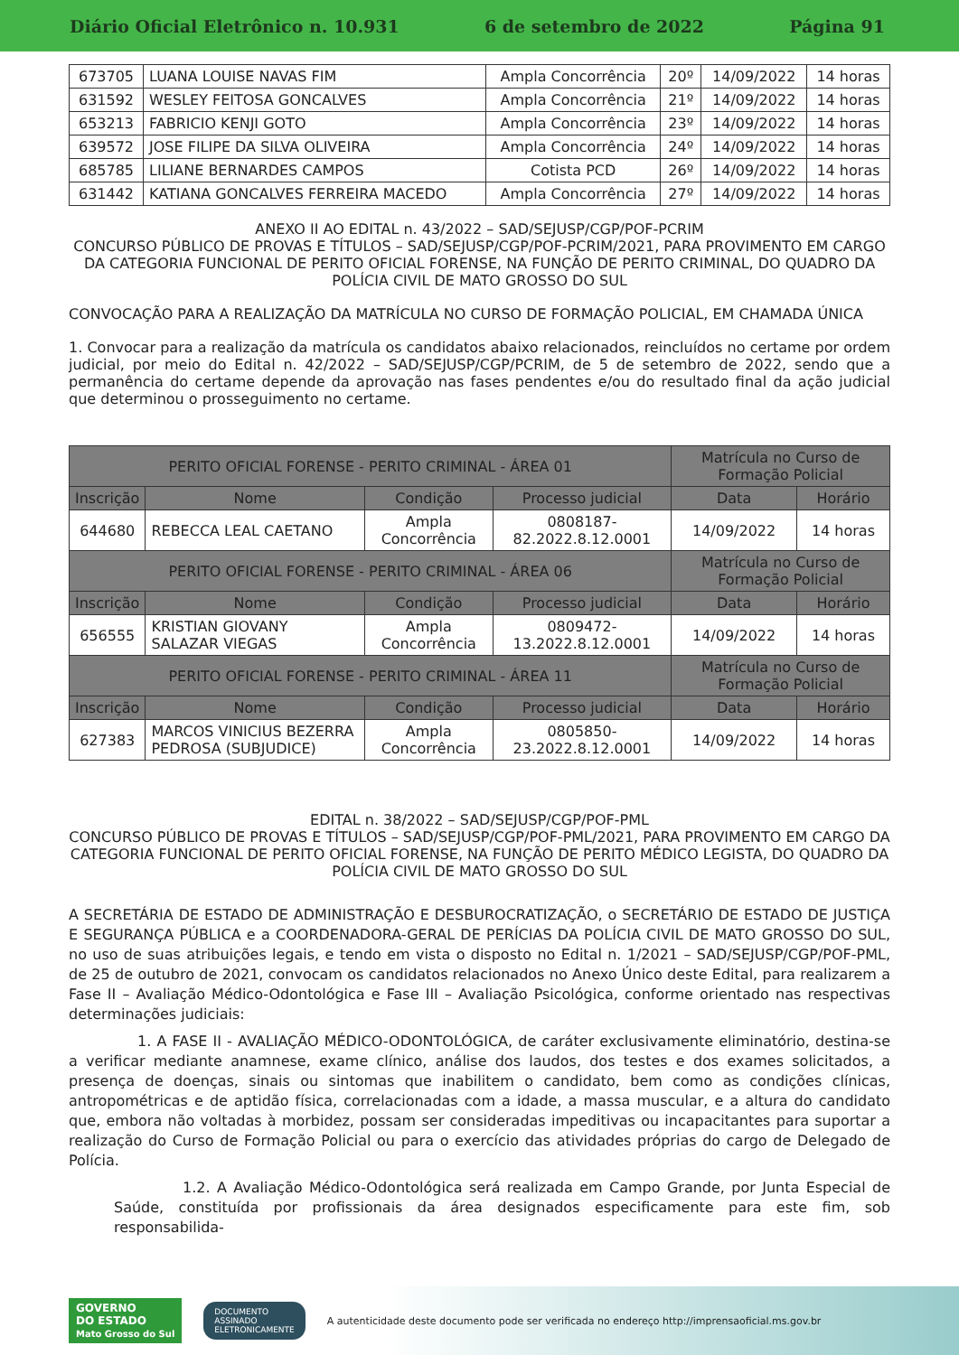Diário Oficial Eletrônico n. 10.931 6 de setembro de 2022 Página 91
| 673705 | LUANA LOUISE NAVAS FIM | Ampla Concorrência | 20º | 14/09/2022 | 14 horas |
| 631592 | WESLEY FEITOSA GONCALVES | Ampla Concorrência | 21º | 14/09/2022 | 14 horas |
| 653213 | FABRICIO KENJI GOTO | Ampla Concorrência | 23º | 14/09/2022 | 14 horas |
| 639572 | JOSE FILIPE DA SILVA OLIVEIRA | Ampla Concorrência | 24º | 14/09/2022 | 14 horas |
| 685785 | LILIANE BERNARDES CAMPOS | Cotista PCD | 26º | 14/09/2022 | 14 horas |
| 631442 | KATIANA GONCALVES FERREIRA MACEDO | Ampla Concorrência | 27º | 14/09/2022 | 14 horas |
ANEXO II AO EDITAL n. 43/2022 – SAD/SEJUSP/CGP/POF-PCRIM
CONCURSO PÚBLICO DE PROVAS E TÍTULOS – SAD/SEJUSP/CGP/POF-PCRIM/2021, PARA PROVIMENTO EM CARGO DA CATEGORIA FUNCIONAL DE PERITO OFICIAL FORENSE, NA FUNÇÃO DE PERITO CRIMINAL, DO QUADRO DA POLÍCIA CIVIL DE MATO GROSSO DO SUL
CONVOCAÇÃO PARA A REALIZAÇÃO DA MATRÍCULA NO CURSO DE FORMAÇÃO POLICIAL, EM CHAMADA ÚNICA
1. Convocar para a realização da matrícula os candidatos abaixo relacionados, reincluídos no certame por ordem judicial, por meio do Edital n. 42/2022 – SAD/SEJUSP/CGP/PCRIM, de 5 de setembro de 2022, sendo que a permanência do certame depende da aprovação nas fases pendentes e/ou do resultado final da ação judicial que determinou o prosseguimento no certame.
| PERITO OFICIAL FORENSE - PERITO CRIMINAL - ÁREA 01 | | | | Matrícula no Curso de Formação Policial | |
| --- | --- | --- | --- | --- | --- |
| Inscrição | Nome | Condição | Processo judicial | Data | Horário |
| 644680 | REBECCA LEAL CAETANO | Ampla Concorrência | 0808187-82.2022.8.12.0001 | 14/09/2022 | 14 horas |
| PERITO OFICIAL FORENSE - PERITO CRIMINAL - ÁREA 06 | | | | Matrícula no Curso de Formação Policial | |
| Inscrição | Nome | Condição | Processo judicial | Data | Horário |
| 656555 | KRISTIAN GIOVANY SALAZAR VIEGAS | Ampla Concorrência | 0809472-13.2022.8.12.0001 | 14/09/2022 | 14 horas |
| PERITO OFICIAL FORENSE - PERITO CRIMINAL - ÁREA 11 | | | | Matrícula no Curso de Formação Policial | |
| Inscrição | Nome | Condição | Processo judicial | Data | Horário |
| 627383 | MARCOS VINICIUS BEZERRA PEDROSA (SUBJUDICE) | Ampla Concorrência | 0805850-23.2022.8.12.0001 | 14/09/2022 | 14 horas |
EDITAL n. 38/2022 – SAD/SEJUSP/CGP/POF-PML
CONCURSO PÚBLICO DE PROVAS E TÍTULOS – SAD/SEJUSP/CGP/POF-PML/2021, PARA PROVIMENTO EM CARGO DA CATEGORIA FUNCIONAL DE PERITO OFICIAL FORENSE, NA FUNÇÃO DE PERITO MÉDICO LEGISTA, DO QUADRO DA POLÍCIA CIVIL DE MATO GROSSO DO SUL
A SECRETÁRIA DE ESTADO DE ADMINISTRAÇÃO E DESBUROCRATIZAÇÃO, o SECRETÁRIO DE ESTADO DE JUSTIÇA E SEGURANÇA PÚBLICA e a COORDENADORA-GERAL DE PERÍCIAS DA POLÍCIA CIVIL DE MATO GROSSO DO SUL, no uso de suas atribuições legais, e tendo em vista o disposto no Edital n. 1/2021 – SAD/SEJUSP/CGP/POF-PML, de 25 de outubro de 2021, convocam os candidatos relacionados no Anexo Único deste Edital, para realizarem a Fase II – Avaliação Médico-Odontológica e Fase III – Avaliação Psicológica, conforme orientado nas respectivas determinações judiciais:
1. A FASE II - AVALIAÇÃO MÉDICO-ODONTOLÓGICA, de caráter exclusivamente eliminatório, destina-se a verificar mediante anamnese, exame clínico, análise dos laudos, dos testes e dos exames solicitados, a presença de doenças, sinais ou sintomas que inabilitem o candidato, bem como as condições clínicas, antropométricas e de aptidão física, correlacionadas com a idade, a massa muscular, e a altura do candidato que, embora não voltadas à morbidez, possam ser consideradas impeditivas ou incapacitantes para suportar a realização do Curso de Formação Policial ou para o exercício das atividades próprias do cargo de Delegado de Polícia.
1.2. A Avaliação Médico-Odontológica será realizada em Campo Grande, por Junta Especial de Saúde, constituída por profissionais da área designados especificamente para este fim, sob responsabilida-
GOVERNO
DO ESTADO
Mato Grosso do Sul DOCUMENTO
ASSINADO
ELETRONICAMENTE A autenticidade deste documento pode ser verificada no endereço http://imprensaoficial.ms.gov.br